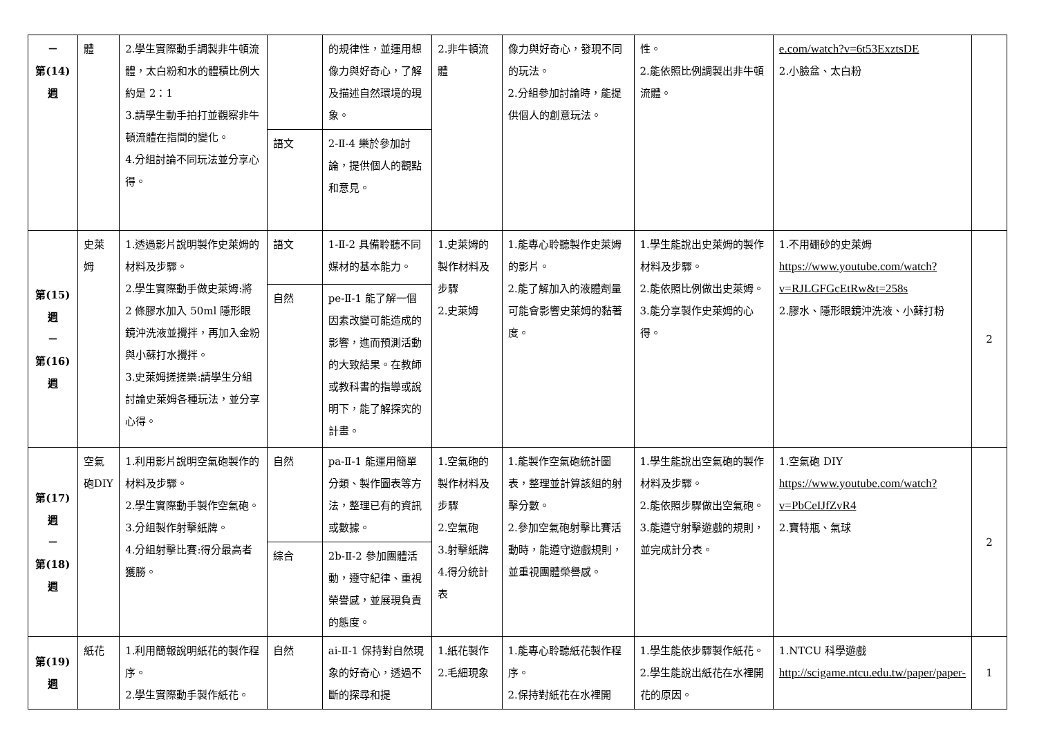| － 第(14) 週 | 體 | 2.學生實際動手調製非牛頓流體，太白粉和水的體積比例大約是 2：1 3.請學生動手拍打並觀察非牛頓流體在指間的變化。 4.分組討論不同玩法並分享心得。 | | 的規律性，並運用想像力與好奇心，了解及描述自然環境的現象。 | 2.非牛頓流體 | 像力與好奇心，發現不同的玩法。 2.分組參加討論時，能提供個人的創意玩法。 | 性。 2.能依照比例調製出非牛頓流體。 | e.com/watch?v=6t53ExztsDE 2.小臉盆、太白粉 | |
| | | | 語文 | 2-Ⅱ-4 樂於參加討論，提供個人的觀點和意見。 | | | | | |
| 第(15) 週 － 第(16) 週 | 史萊姆 | 1.透過影片說明製作史萊姆的材料及步驟。 2.學生實際動手做史萊姆:將 2 條膠水加入 50ml 隱形眼鏡沖洗液並攪拌，再加入金粉與小蘇打水攪拌。 3.史萊姆搓搓樂:請學生分組討論史萊姆各種玩法，並分享心得。 | 語文 | 1-Ⅱ-2 具備聆聽不同媒材的基本能力。 | 1.史萊姆的製作材料及步驟 2.史萊姆 | 1.能專心聆聽製作史萊姆的影片。 2.能了解加入的液體劑量可能會影響史萊姆的黏著度。 | 1.學生能說出史萊姆的製作材料及步驟。 2.能依照比例做出史萊姆。 3.能分享製作史萊姆的心得。 | 1.不用硼砂的史萊姆 https://www.youtube.com/watch?v=RJLGFGcEtRw&t=258s 2.膠水、隱形眼鏡沖洗液、小蘇打粉 | 2 |
| | | | 自然 | pe-Ⅱ-1 能了解一個因素改變可能造成的影響，進而預測活動的大致結果。在教師或教科書的指導或說明下，能了解探究的計畫。 | | | | | |
| 第(17) 週 － 第(18) 週 | 空氣砲DIY | 1.利用影片說明空氣砲製作的材料及步驟。 2.學生實際動手製作空氣砲。 3.分組製作射擊紙牌。 4.分組射擊比賽:得分最高者獲勝。 | 自然 | pa-Ⅱ-1 能運用簡單分類、製作圖表等方法，整理已有的資訊或數據。 | 1.空氣砲的製作材料及步驟 2.空氣砲 3.射擊紙牌 4.得分統計表 | 1.能製作空氣砲統計圖表，整理並計算該組的射擊分數。 2.參加空氣砲射擊比賽活動時，能遵守遊戲規則，並重視團體榮譽感。 | 1.學生能說出空氣砲的製作材料及步驟。 2.能依照步驟做出空氣砲。 3.能遵守射擊遊戲的規則，並完成計分表。 | 1.空氣砲 DIY https://www.youtube.com/watch?v=PbCeIJfZvR4 2.寶特瓶、氣球 | 2 |
| | | | 綜合 | 2b-Ⅱ-2 參加團體活動，遵守紀律、重視榮譽感，並展現負責的態度。 | | | | | |
| 第(19) 週 | 紙花 | 1.利用簡報說明紙花的製作程序。 2.學生實際動手製作紙花。 | 自然 | ai-Ⅱ-1 保持對自然現象的好奇心，透過不斷的探尋和提 | 1.紙花製作 2.毛細現象 | 1.能專心聆聽紙花製作程序。 2.保持對紙花在水裡開 | 1.學生能依步驟製作紙花。 2.學生能說出紙花在水裡開花的原因。 | 1.NTCU 科學遊戲 http://scigame.ntcu.edu.tw/paper/paper- | 1 |